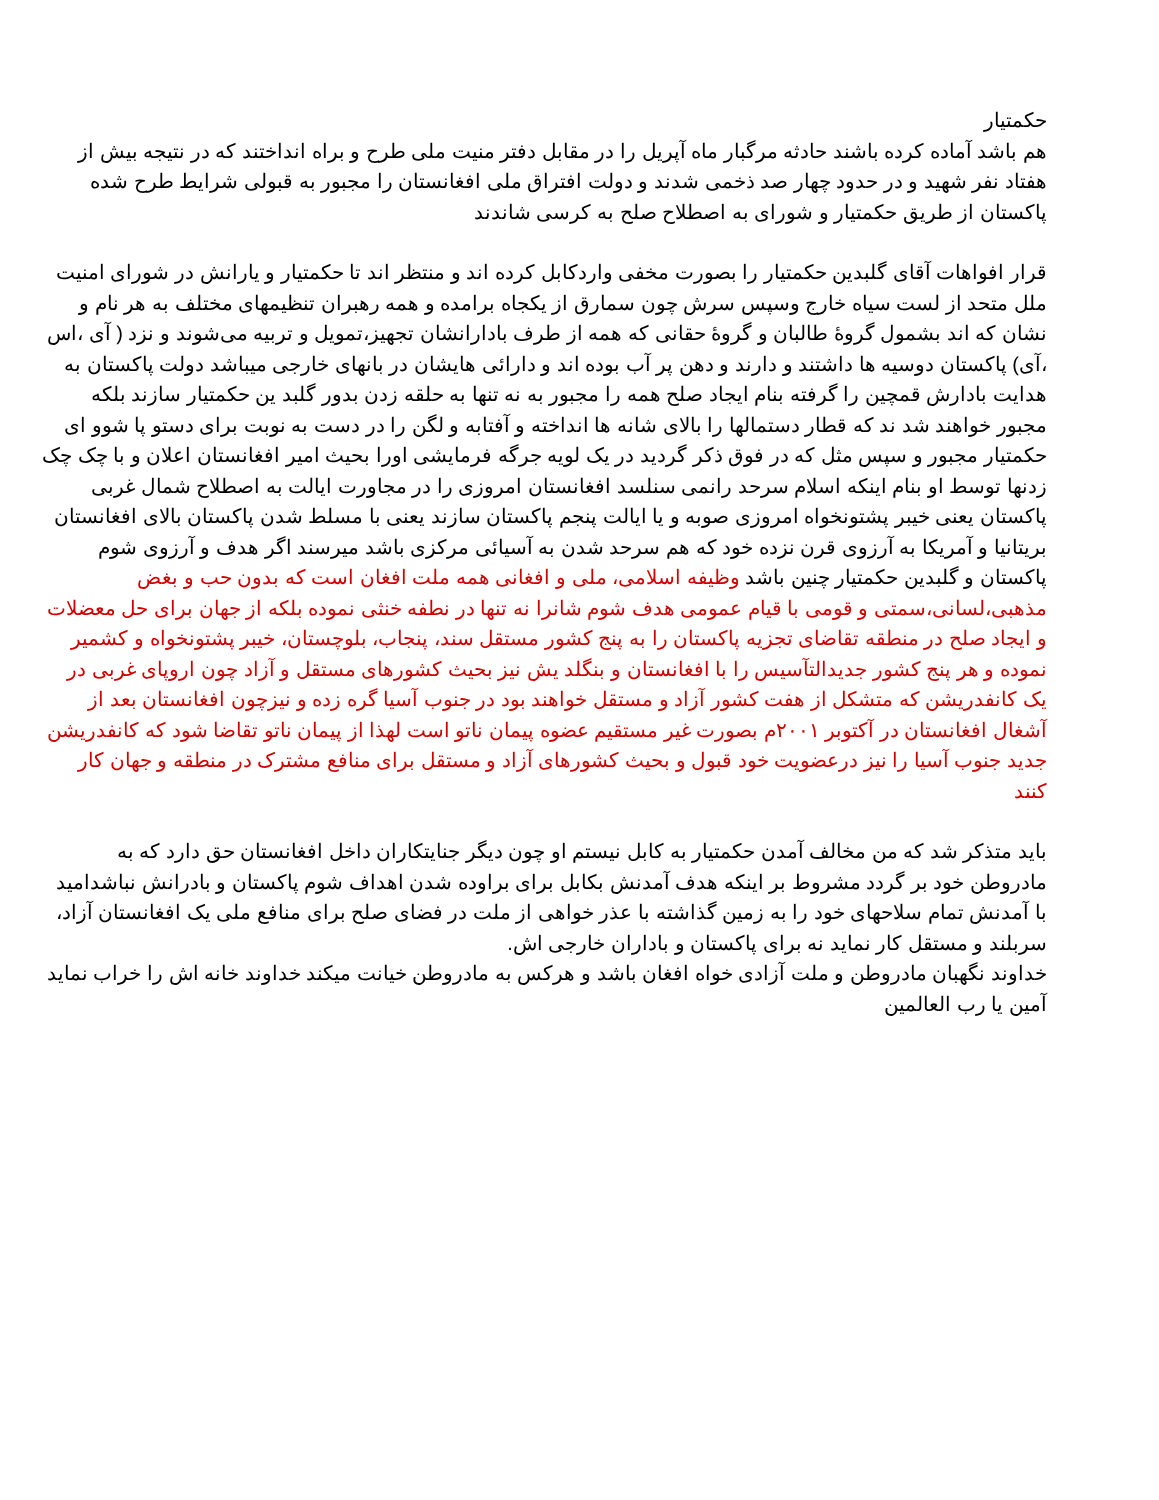حکمتیار
هم باشد آماده کرده باشند حادثه مرگبار ماه آپریل را در مقابل دفتر منیت ملی طرح و براه انداختند که در نتیجه بیش از هفتاد نفر شهید و در حدود چهار صد ذخمی شدند و دولت افتراق ملی افغانستان را مجبور به قبولی شرایط طرح شده پاکستان از طریق حکمتیار و شورای به اصطلاح صلح به کرسی شاندند
قرار افواهات آقای گلبدین حکمتیار را بصورت مخفی واردکابل کرده اند و منتظر اند تا حکمتیار و یارانش در شورای امنیت ملل متحد از لست سیاه خارج وسپس سرش چون سمارق از یکجاه برامده و همه رهبران تنظیمهای مختلف به هر نام و نشان که اند بشمول گروۀ طالبان و گروۀ حقانی که همه از طرف بادارانشان تجهیز،تمویل و تربیه می‌شوند و نزد ( آی ،اس ،آی) پاکستان دوسیه ها داشتند و دارند و دهن پر آب بوده اند و دارائی هایشان در بانهای خارجی میباشد دولت پاکستان به هدایت بادارش قمچین را گرفته بنام ایجاد صلح همه را مجبور به نه تنها به حلقه زدن بدور گلبد ین حکمتیار سازند بلکه مجبور خواهند شد ند که قطار دستمالها را بالای شانه ها انداخته و آفتابه و لگن را در دست به نوبت برای دستو پا شوو ای حکمتیار مجبور و سپس مثل که در فوق ذکر گردید در یک لویه جرگه فرمایشی اورا بحیث امیر افغانستان اعلان و با چک چک زدنها توسط او بنام اینکه اسلام سرحد رانمی سنلسد افغانستان امروزی را در مجاورت ایالت به اصطلاح شمال غربی پاکستان یعنی خیبر پشتونخواه امروزی صوبه و یا ایالت پنجم پاکستان سازند یعنی با مسلط شدن پاکستان بالای افغانستان بریتانیا و آمریکا به آرزوی قرن نزده خود که هم سرحد شدن به آسیائی مرکزی باشد میرسند اگر هدف و آرزوی شوم پاکستان و گلبدین حکمتیار چنین باشد وظیفه اسلامی، ملی و افغانی همه ملت افغان است که بدون حب و بغض مذهبی،لسانی،سمتی و قومی با قیام عمومی هدف شوم شانرا نه تنها در نطفه خنثی نموده بلکه از جهان برای حل معضلات و ایجاد صلح در منطقه تقاضای تجزیه پاکستان را به پنج کشور مستقل سند، پنجاب، بلوچستان، خیبر پشتونخواه و کشمیر نموده و هر پنج کشور جدیدالتآسیس را با افغانستان و بنگلد یش نیز بحیث کشورهای مستقل و آزاد چون اروپای غربی در یک کانفدریشن که متشکل از هفت کشور آزاد و مستقل خواهند بود در جنوب آسیا گره زده و نیزچون افغانستان بعد از آشغال افغانستان در آکتوبر ۲۰۰۱م بصورت غیر مستقیم عضوه پیمان ناتو است لهذا از پیمان ناتو تقاضا شود که کانفدریشن جدید جنوب آسیا را نیز درعضویت خود قبول و بحیث کشورهای آزاد و مستقل برای منافع مشترک در منطقه و جهان کار کنند
باید متذکر شد که من مخالف آمدن حکمتیار به کابل نیستم او چون دیگر جنایتکاران داخل افغانستان حق دارد که به مادروطن خود بر گردد مشروط بر اینکه هدف آمدنش بکابل برای براوده شدن اهداف شوم پاکستان و بادرانش نباشدامید با آمدنش تمام سلاحهای خود را به زمین گذاشته با عذر خواهی از ملت در فضای صلح برای منافع ملی یک افغانستان آزاد، سربلند و مستقل کار نماید نه برای پاکستان و باداران خارجی اش.
خداوند نگهبان مادروطن و ملت آزادی خواه افغان باشد و هرکس به مادروطن خیانت میکند خداوند خانه اش را خراب نماید
آمین یا رب العالمین